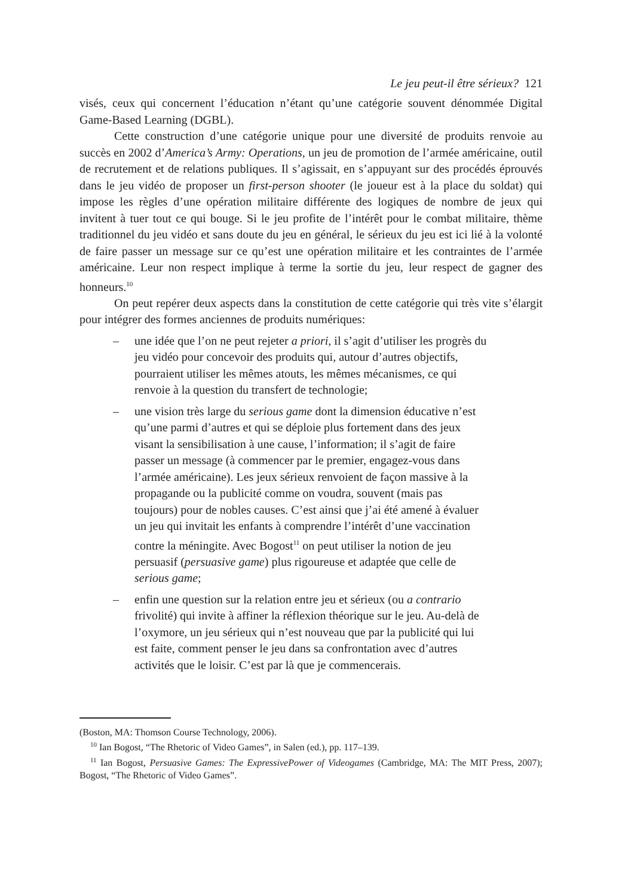Le jeu peut-il être sérieux? 121
visés, ceux qui concernent l’éducation n’étant qu’une catégorie souvent dénommée Digital Game-Based Learning (DGBL).
Cette construction d’une catégorie unique pour une diversité de produits renvoie au succès en 2002 d’America’s Army: Operations, un jeu de promotion de l’armée américaine, outil de recrutement et de relations publiques. Il s’agissait, en s’appuyant sur des procédés éprouvés dans le jeu vidéo de proposer un first-person shooter (le joueur est à la place du soldat) qui impose les règles d’une opération militaire différente des logiques de nombre de jeux qui invitent à tuer tout ce qui bouge. Si le jeu profite de l’intérêt pour le combat militaire, thème traditionnel du jeu vidéo et sans doute du jeu en général, le sérieux du jeu est ici lié à la volonté de faire passer un message sur ce qu’est une opération militaire et les contraintes de l’armée américaine. Leur non respect implique à terme la sortie du jeu, leur respect de gagner des honneurs.<sup>10</sup>
On peut repérer deux aspects dans la constitution de cette catégorie qui très vite s’élargit pour intégrer des formes anciennes de produits numériques:
– une idée que l’on ne peut rejeter a priori, il s’agit d’utiliser les progrès du jeu vidéo pour concevoir des produits qui, autour d’autres objectifs, pourraient utiliser les mêmes atouts, les mêmes mécanismes, ce qui renvoie à la question du transfert de technologie;
– une vision très large du serious game dont la dimension éducative n’est qu’une parmi d’autres et qui se déploie plus fortement dans des jeux visant la sensibilisation à une cause, l’information; il s’agit de faire passer un message (à commencer par le premier, engagez-vous dans l’armée américaine). Les jeux sérieux renvoient de façon massive à la propagande ou la publicité comme on voudra, souvent (mais pas toujours) pour de nobles causes. C’est ainsi que j’ai été amené à évaluer un jeu qui invitait les enfants à comprendre l’intérêt d’une vaccination contre la méningite. Avec Bogost<sup>11</sup> on peut utiliser la notion de jeu persuasif (persuasive game) plus rigoureuse et adaptée que celle de serious game;
– enfin une question sur la relation entre jeu et sérieux (ou a contrario frivolité) qui invite à affiner la réflexion théorique sur le jeu. Au-delà de l’oxymore, un jeu sérieux qui n’est nouveau que par la publicité qui lui est faite, comment penser le jeu dans sa confrontation avec d’autres activités que le loisir. C’est par là que je commencerais.
(Boston, MA: Thomson Course Technology, 2006).
<sup>10</sup> Ian Bogost, “The Rhetoric of Video Games”, in Salen (ed.), pp. 117–139.
<sup>11</sup> Ian Bogost, Persuasive Games: The ExpressivePower of Videogames (Cambridge, MA: The MIT Press, 2007); Bogost, “The Rhetoric of Video Games”.